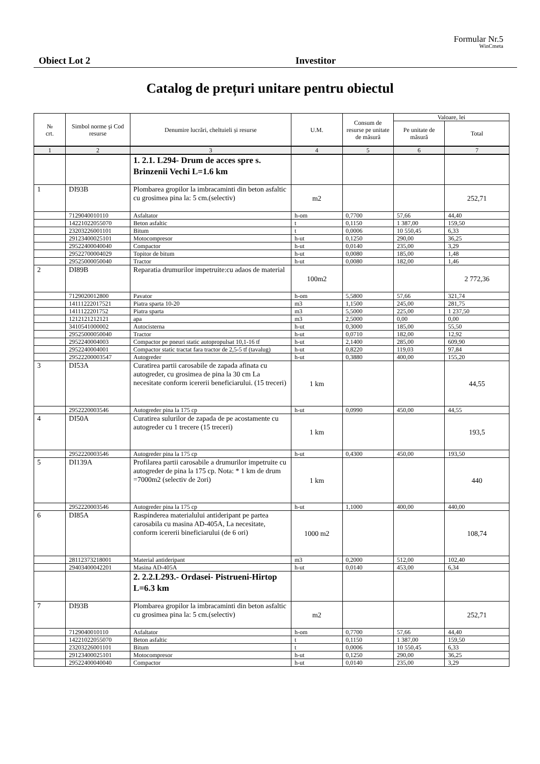Formular Nr.5
WinCmeta
Obiect Lot 2 Investitor
Catalog de prețuri unitare pentru obiectul
| № crt. | Simbol norme şi Cod resurse | Denumire lucrări, cheltuieli și resurse | U.M. | Consum de resurse pe unitate de măsură | Valoare, lei | |
| --- | --- | --- | --- | --- | --- | --- |
| | | | | | Pe unitate de măsură | Total |
| 1 | 2 | 3 | 4 | 5 | 6 | 7 |
| | | 1. 2.1. L294- Drum de acces spre s. Brinzenii Vechi L=1.6 km | | | | |
| 1 | DI93B | Plombarea gropilor la imbracaminti din beton asfaltic cu grosimea pina la: 5 cm.(selectiv) | m2 | | | 252,71 |
| | 7129040010110 | Asfaltator | h-om | 0,7700 | 57,66 | 44,40 |
| | 14221022055070 | Beton asfaltic | t | 0,1150 | 1 387,00 | 159,50 |
| | 23203226001101 | Bitum | t | 0,0006 | 10 550,45 | 6,33 |
| | 29123400025101 | Motocompresor | h-ut | 0,1250 | 290,00 | 36,25 |
| | 29522400040040 | Compactor | h-ut | 0,0140 | 235,00 | 3,29 |
| | 29522700004029 | Topitor de bitum | h-ut | 0,0080 | 185,00 | 1,48 |
| | 29525000050040 | Tractor | h-ut | 0,0080 | 182,00 | 1,46 |
| 2 | DI89B | Reparatia drumurilor impetruite:cu adaos de material | 100m2 | | | 2 772,36 |
| | 7129020012800 | Pavator | h-om | 5,5800 | 57,66 | 321,74 |
| | 14111222017521 | Piatra sparta 10-20 | m3 | 1,1500 | 245,00 | 281,75 |
| | 1411122201752 | Piatra sparta | m3 | 5,5000 | 225,00 | 1 237,50 |
| | 1212121212121 | apa | m3 | 2,5000 | 0,00 | 0,00 |
| | 3410541000002 | Autocisterna | h-ut | 0,3000 | 185,00 | 55,50 |
| | 29525000050040 | Tractor | h-ut | 0,0710 | 182,00 | 12,92 |
| | 2952240004003 | Compactor pe pneuri static autopropulsat 10,1-16 tf | h-ut | 2,1400 | 285,00 | 609,90 |
| | 2952240004001 | Compactor static tractat fara tractor de 2,5-5 tf (tavalug) | h-ut | 0,8220 | 119,03 | 97,84 |
| | 29522200003547 | Autogreder | h-ut | 0,3880 | 400,00 | 155,20 |
| 3 | DI53A | Curatirea partii carosabile de zapada afinata cu autogreder, cu grosimea de pina la 30 cm La necesitate conform icererii beneficiarului. (15 treceri) | 1 km | | | 44,55 |
| | 2952220003546 | Autogreder pina la 175 cp | h-ut | 0,0990 | 450,00 | 44,55 |
| 4 | DI50A | Curatirea sulurilor de zapada de pe acostamente cu autogreder cu 1 trecere (15 treceri) | 1 km | | | 193,5 |
| | 2952220003546 | Autogreder pina la 175 cp | h-ut | 0,4300 | 450,00 | 193,50 |
| 5 | DI139A | Profilarea partii carosabile a drumurilor impetruite cu autogreder de pina la 175 cp. Nota: * 1 km de drum =7000m2 (selectiv de 2ori) | 1 km | | | 440 |
| | 2952220003546 | Autogreder pina la 175 cp | h-ut | 1,1000 | 400,00 | 440,00 |
| 6 | DI85A | Raspinderea materialului antideripant pe partea carosabila cu masina AD-405A, La necesitate, conform icererii bineficiarului (de 6 ori) | 1000 m2 | | | 108,74 |
| | 28112373218001 | Material antideripant | m3 | 0,2000 | 512,00 | 102,40 |
| | 29403400042201 | Masina AD-405A | h-ut | 0,0140 | 453,00 | 6,34 |
| | | 2. 2.2.L293.- Ordasei- Pistrueni-Hirtop L=6.3 km | | | | |
| 7 | DI93B | Plombarea gropilor la imbracaminti din beton asfaltic cu grosimea pina la: 5 cm.(selectiv) | m2 | | | 252,71 |
| | 7129040010110 | Asfaltator | h-om | 0,7700 | 57,66 | 44,40 |
| | 14221022055070 | Beton asfaltic | t | 0,1150 | 1 387,00 | 159,50 |
| | 23203226001101 | Bitum | t | 0,0006 | 10 550,45 | 6,33 |
| | 29123400025101 | Motocompresor | h-ut | 0,1250 | 290,00 | 36,25 |
| | 29522400040040 | Compactor | h-ut | 0,0140 | 235,00 | 3,29 |